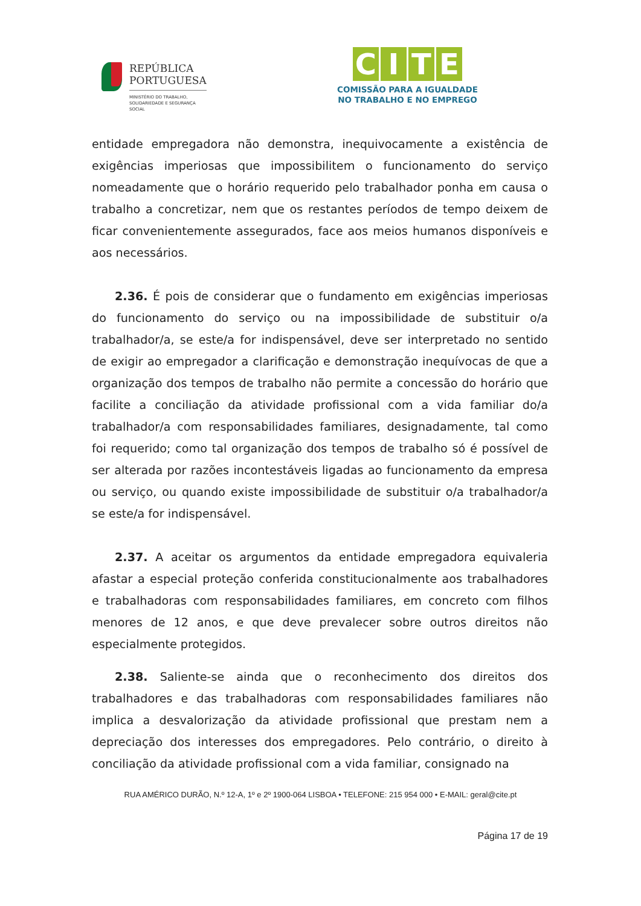REPÚBLICA
PORTUGUESA
MINISTÉRIO DO TRABALHO,
SOLIDARIEDADE E SEGURANÇA
SOCIAL
CITE
COMISSÃO PARA A IGUALDADE
NO TRABALHO E NO EMPREGO
entidade empregadora não demonstra, inequivocamente a existência de exigências imperiosas que impossibilitem o funcionamento do serviço nomeadamente que o horário requerido pelo trabalhador ponha em causa o trabalho a concretizar, nem que os restantes períodos de tempo deixem de ficar convenientemente assegurados, face aos meios humanos disponíveis e aos necessários.
2.36. É pois de considerar que o fundamento em exigências imperiosas do funcionamento do serviço ou na impossibilidade de substituir o/a trabalhador/a, se este/a for indispensável, deve ser interpretado no sentido de exigir ao empregador a clarificação e demonstração inequívocas de que a organização dos tempos de trabalho não permite a concessão do horário que facilite a conciliação da atividade profissional com a vida familiar do/a trabalhador/a com responsabilidades familiares, designadamente, tal como foi requerido; como tal organização dos tempos de trabalho só é possível de ser alterada por razões incontestáveis ligadas ao funcionamento da empresa ou serviço, ou quando existe impossibilidade de substituir o/a trabalhador/a se este/a for indispensável.
2.37. A aceitar os argumentos da entidade empregadora equivaleria afastar a especial proteção conferida constitucionalmente aos trabalhadores e trabalhadoras com responsabilidades familiares, em concreto com filhos menores de 12 anos, e que deve prevalecer sobre outros direitos não especialmente protegidos.
2.38. Saliente-se ainda que o reconhecimento dos direitos dos trabalhadores e das trabalhadoras com responsabilidades familiares não implica a desvalorização da atividade profissional que prestam nem a depreciação dos interesses dos empregadores. Pelo contrário, o direito à conciliação da atividade profissional com a vida familiar, consignado na
RUA AMÉRICO DURÃO, N.º 12-A, 1º e 2º 1900-064 LISBOA • TELEFONE: 215 954 000 • E-MAIL: geral@cite.pt
Página 17 de 19